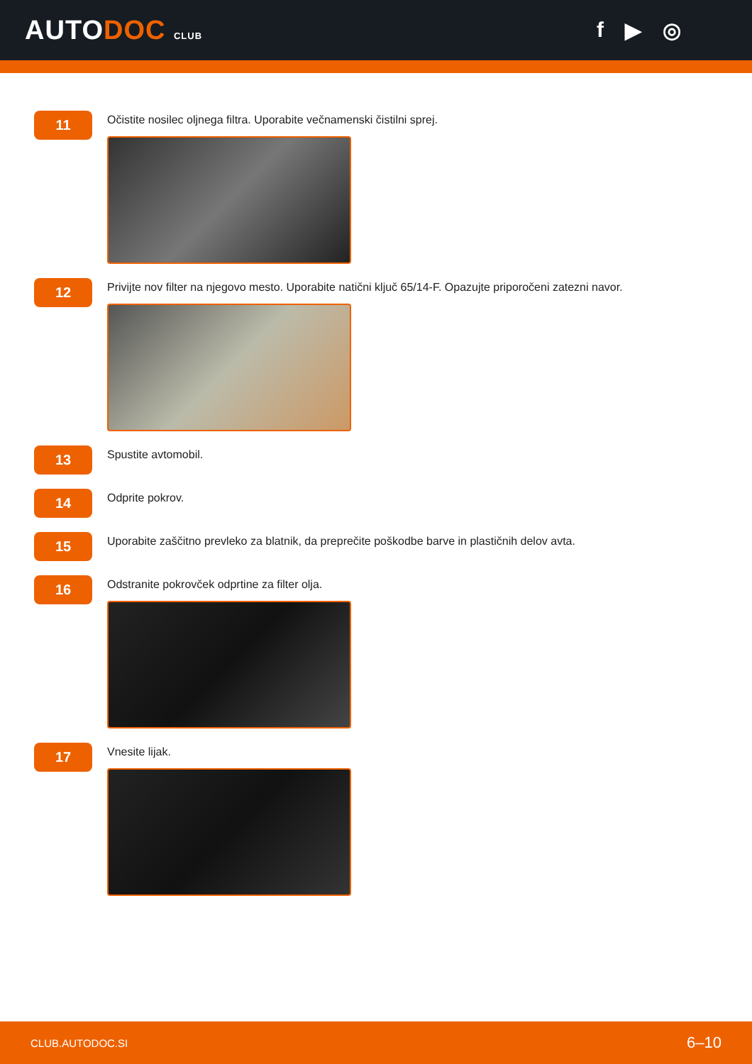AUTODOC CLUB
f ▶ ◎
11
Očistite nosilec oljnega filtra. Uporabite večnamenski čistilni sprej.
12
Privijte nov filter na njegovo mesto. Uporabite natični ključ 65/14-F. Opazujte priporočeni zatezni navor.
13
Spustite avtomobil.
14
Odprite pokrov.
15
Uporabite zaščitno prevleko za blatnik, da preprečite poškodbe barve in plastičnih delov avta.
16
Odstranite pokrovček odprtine za filter olja.
17
Vnesite lijak.
CLUB.AUTODOC.SI 6–10